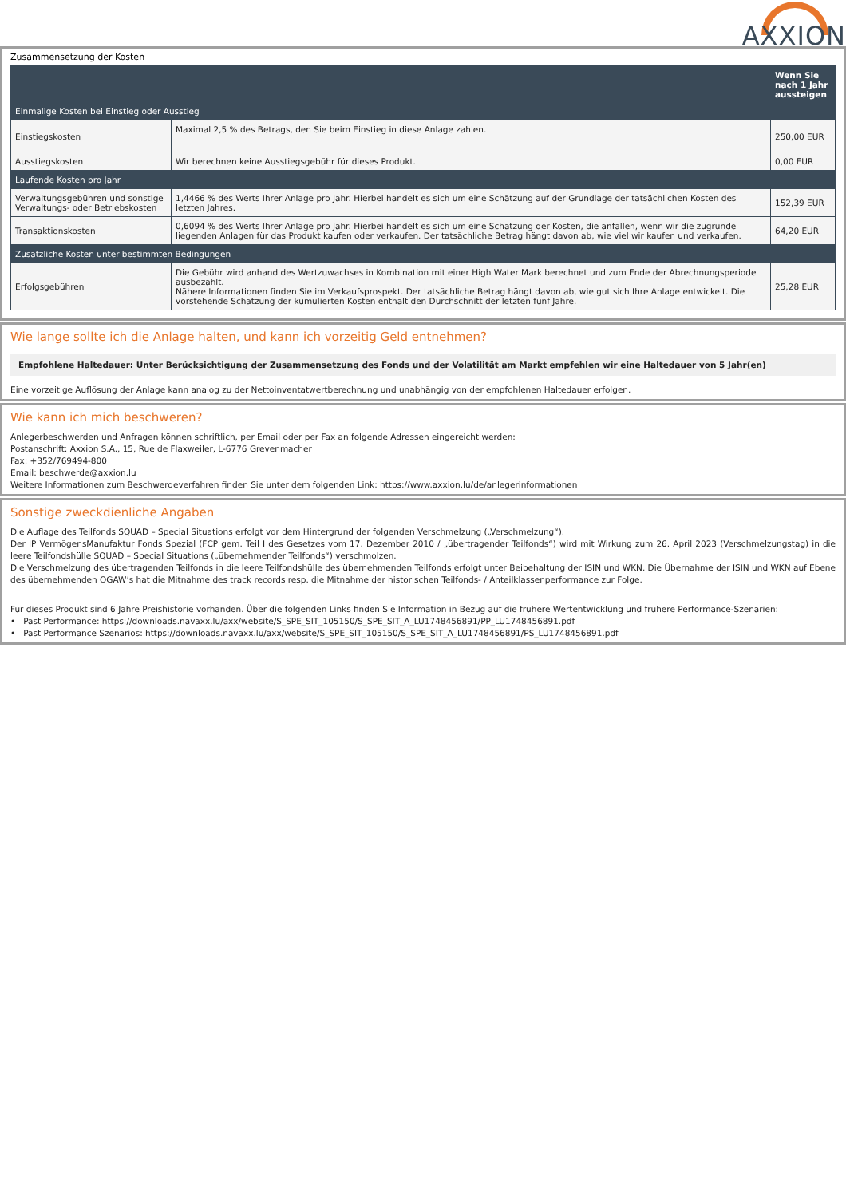AXXION
Zusammensetzung der Kosten
| Einmalige Kosten bei Einstieg oder Ausstieg | | Wenn Sie nach 1 Jahr aussteigen |
| --- | --- | --- |
| Einstiegskosten | Maximal 2,5 % des Betrags, den Sie beim Einstieg in diese Anlage zahlen. | 250,00 EUR |
| Ausstiegskosten | Wir berechnen keine Ausstiegsgebühr für dieses Produkt. | 0,00 EUR |
| Laufende Kosten pro Jahr | | |
| Verwaltungsgebühren und sonstige Verwaltungs- oder Betriebskosten | 1,4466 % des Werts Ihrer Anlage pro Jahr. Hierbei handelt es sich um eine Schätzung auf der Grundlage der tatsächlichen Kosten des letzten Jahres. | 152,39 EUR |
| Transaktionskosten | 0,6094 % des Werts Ihrer Anlage pro Jahr. Hierbei handelt es sich um eine Schätzung der Kosten, die anfallen, wenn wir die zugrunde liegenden Anlagen für das Produkt kaufen oder verkaufen. Der tatsächliche Betrag hängt davon ab, wie viel wir kaufen und verkaufen. | 64,20 EUR |
| Zusätzliche Kosten unter bestimmten Bedingungen | | |
| Erfolgsgebühren | Die Gebühr wird anhand des Wertzuwachses in Kombination mit einer High Water Mark berechnet und zum Ende der Abrechnungsperiode ausbezahlt. Nähere Informationen finden Sie im Verkaufsprospekt. Der tatsächliche Betrag hängt davon ab, wie gut sich Ihre Anlage entwickelt. Die vorstehende Schätzung der kumulierten Kosten enthält den Durchschnitt der letzten fünf Jahre. | 25,28 EUR |
Wie lange sollte ich die Anlage halten, und kann ich vorzeitig Geld entnehmen?
Empfohlene Haltedauer: Unter Berücksichtigung der Zusammensetzung des Fonds und der Volatilität am Markt empfehlen wir eine Haltedauer von 5 Jahr(en)
Eine vorzeitige Auflösung der Anlage kann analog zu der Nettoinventatwertberechnung und unabhängig von der empfohlenen Haltedauer erfolgen.
Wie kann ich mich beschweren?
Anlegerbeschwerden und Anfragen können schriftlich, per Email oder per Fax an folgende Adressen eingereicht werden:
Postanschrift: Axxion S.A., 15, Rue de Flaxweiler, L-6776 Grevenmacher
Fax: +352/769494-800
Email: beschwerde@axxion.lu
Weitere Informationen zum Beschwerdeverfahren finden Sie unter dem folgenden Link: https://www.axxion.lu/de/anlegerinformationen
Sonstige zweckdienliche Angaben
Die Auflage des Teilfonds SQUAD – Special Situations erfolgt vor dem Hintergrund der folgenden Verschmelzung („Verschmelzung“).
Der IP VermögensManufaktur Fonds Spezial (FCP gem. Teil I des Gesetzes vom 17. Dezember 2010 / „übertragender Teilfonds“) wird mit Wirkung zum 26. April 2023 (Verschmelzungstag) in die leere Teilfondshülle SQUAD – Special Situations („übernehmender Teilfonds“) verschmolzen.
Die Verschmelzung des übertragenden Teilfonds in die leere Teilfondshülle des übernehmenden Teilfonds erfolgt unter Beibehaltung der ISIN und WKN. Die Übernahme der ISIN und WKN auf Ebene des übernehmenden OGAW’s hat die Mitnahme des track records resp. die Mitnahme der historischen Teilfonds- / Anteilklassenperformance zur Folge.
Für dieses Produkt sind 6 Jahre Preishistorie vorhanden. Über die folgenden Links finden Sie Information in Bezug auf die frühere Wertentwicklung und frühere Performance-Szenarien:
• Past Performance: https://downloads.navaxx.lu/axx/website/S_SPE_SIT_105150/S_SPE_SIT_A_LU1748456891/PP_LU1748456891.pdf
• Past Performance Szenarios: https://downloads.navaxx.lu/axx/website/S_SPE_SIT_105150/S_SPE_SIT_A_LU1748456891/PS_LU1748456891.pdf